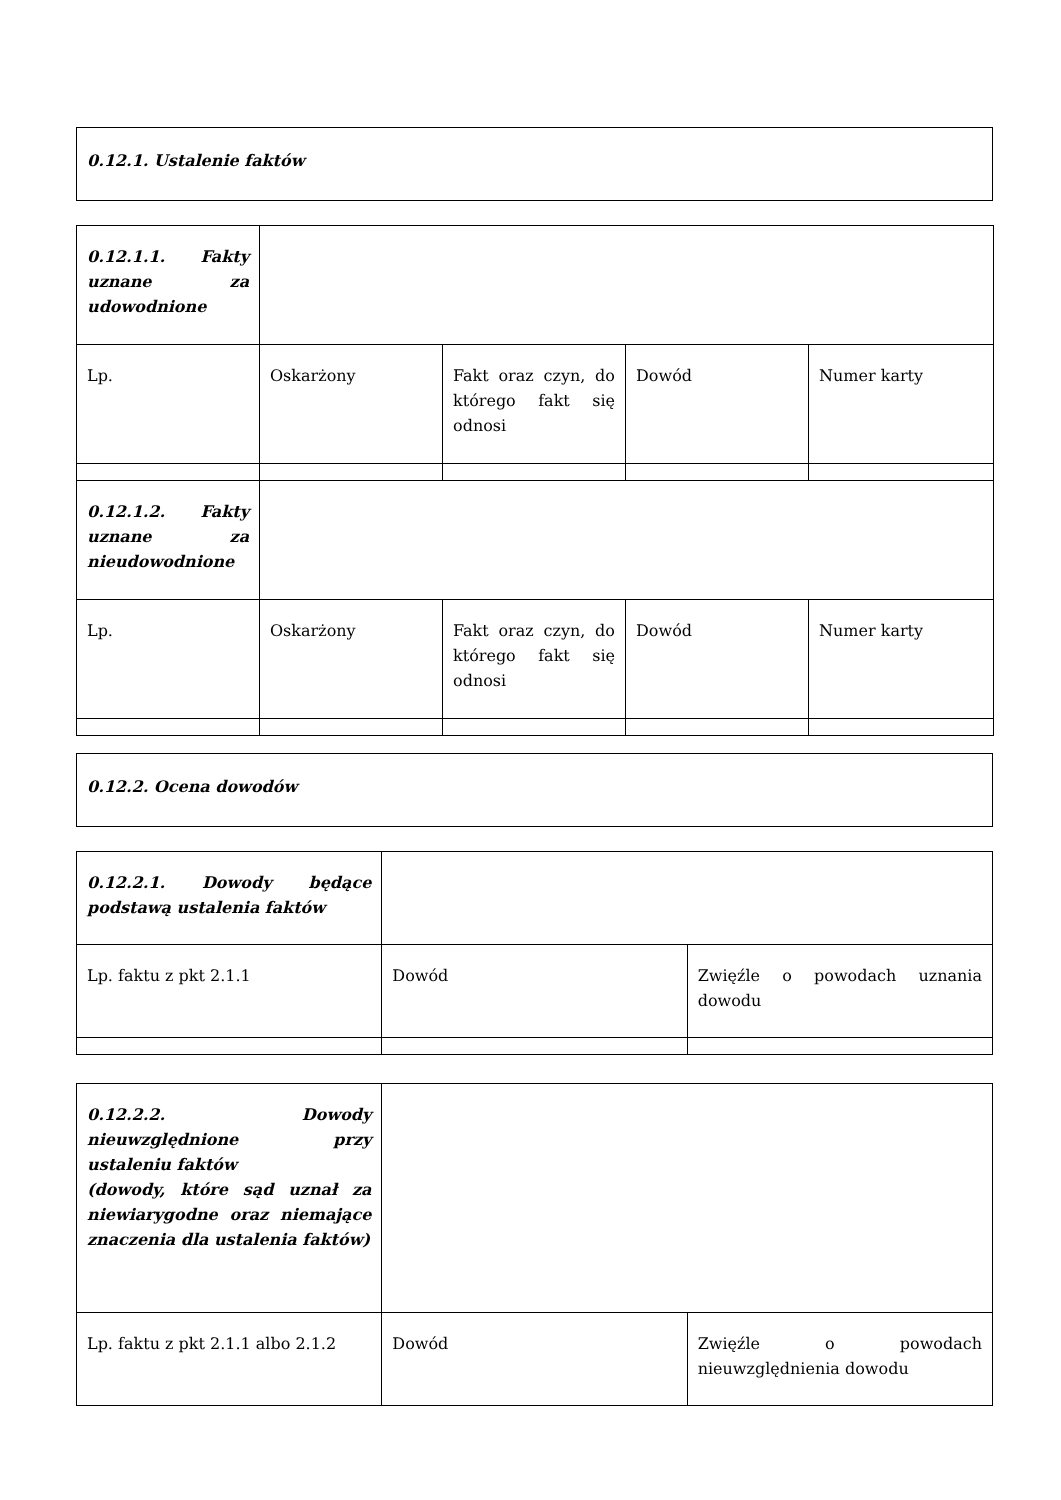| 0.12.1. Ustalenie faktów |
| 0.12.1.1. Fakty uznane za udowodnione | | | | |
| Lp. | Oskarżony | Fakt oraz czyn, do którego fakt się odnosi | Dowód | Numer karty |
| 0.12.1.2. Fakty uznane za nieudowodnione | | | | |
| Lp. | Oskarżony | Fakt oraz czyn, do którego fakt się odnosi | Dowód | Numer karty |
| 0.12.2. Ocena dowodów |
| 0.12.2.1. Dowody będące podstawą ustalenia faktów | | |
| Lp. faktu z pkt 2.1.1 | Dowód | Zwięźle o powodach uznania dowodu |
| 0.12.2.2. Dowody nieuwzględnione przy ustaleniu faktów (dowody, które sąd uznał za niewiarygodne oraz niemające znaczenia dla ustalenia faktów) | | |
| Lp. faktu z pkt 2.1.1 albo 2.1.2 | Dowód | Zwięźle o powodach nieuwzględnienia dowodu |